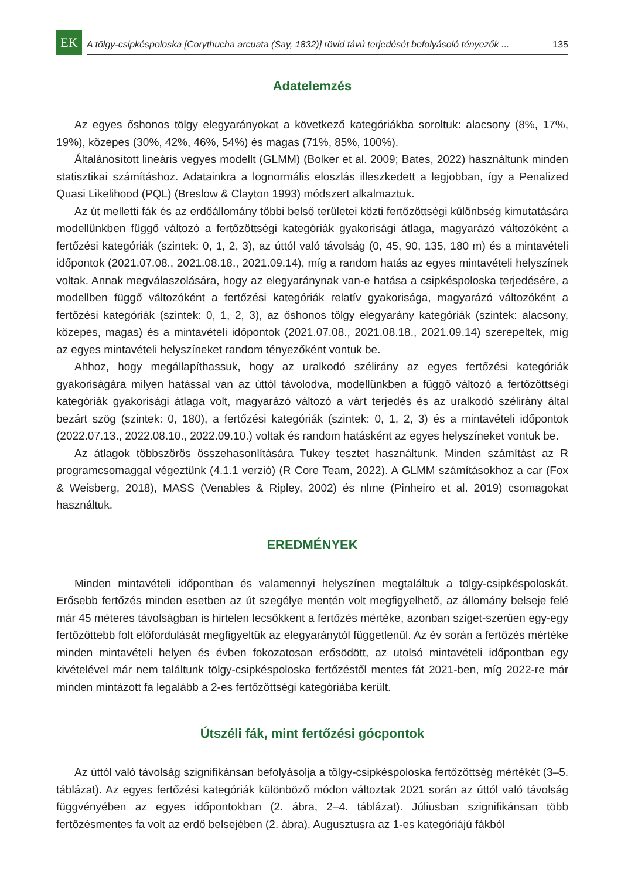EK
A tölgy-csipkéspoloska [Corythucha arcuata (Say, 1832)] rövid távú terjedését befolyásoló tényezők ... 135
Adatelemzés
Az egyes őshonos tölgy elegyarányokat a következő kategóriákba soroltuk: alacsony (8%, 17%, 19%), közepes (30%, 42%, 46%, 54%) és magas (71%, 85%, 100%).
Általánosított lineáris vegyes modellt (GLMM) (Bolker et al. 2009; Bates, 2022) használtunk minden statisztikai számításhoz. Adatainkra a lognormális eloszlás illeszkedett a legjobban, így a Penalized Quasi Likelihood (PQL) (Breslow & Clayton 1993) módszert alkalmaztuk.
Az út melletti fák és az erdőállomány többi belső területei közti fertőzöttségi különbség kimutatására modellünkben függő változó a fertőzöttségi kategóriák gyakorisági átlaga, magyarázó változóként a fertőzési kategóriák (szintek: 0, 1, 2, 3), az úttól való távolság (0, 45, 90, 135, 180 m) és a mintavételi időpontok (2021.07.08., 2021.08.18., 2021.09.14), míg a random hatás az egyes mintavételi helyszínek voltak. Annak megválaszolására, hogy az elegyaránynak van-e hatása a csipkéspoloska terjedésére, a modellben függő változóként a fertőzési kategóriák relatív gyakorisága, magyarázó változóként a fertőzési kategóriák (szintek: 0, 1, 2, 3), az őshonos tölgy elegyarány kategóriák (szintek: alacsony, közepes, magas) és a mintavételi időpontok (2021.07.08., 2021.08.18., 2021.09.14) szerepeltek, míg az egyes mintavételi helyszíneket random tényezőként vontuk be.
Ahhoz, hogy megállapíthassuk, hogy az uralkodó szélirány az egyes fertőzési kategóriák gyakoriságára milyen hatással van az úttól távolodva, modellünkben a függő változó a fertőzöttségi kategóriák gyakorisági átlaga volt, magyarázó változó a várt terjedés és az uralkodó szélirány által bezárt szög (szintek: 0, 180), a fertőzési kategóriák (szintek: 0, 1, 2, 3) és a mintavételi időpontok (2022.07.13., 2022.08.10., 2022.09.10.) voltak és random hatásként az egyes helyszíneket vontuk be.
Az átlagok többszörös összehasonlítására Tukey tesztet használtunk. Minden számítást az R programcsomaggal végeztünk (4.1.1 verzió) (R Core Team, 2022). A GLMM számításokhoz a car (Fox & Weisberg, 2018), MASS (Venables & Ripley, 2002) és nlme (Pinheiro et al. 2019) csomagokat használtuk.
EREDMÉNYEK
Minden mintavételi időpontban és valamennyi helyszínen megtaláltuk a tölgy-csipkéspoloskát. Erősebb fertőzés minden esetben az út szegélye mentén volt megfigyelhető, az állomány belseje felé már 45 méteres távolságban is hirtelen lecsökkent a fertőzés mértéke, azonban sziget-szerűen egy-egy fertőzöttebb folt előfordulását megfigyeltük az elegyaránytól függetlenül. Az év során a fertőzés mértéke minden mintavételi helyen és évben fokozatosan erősödött, az utolsó mintavételi időpontban egy kivételével már nem találtunk tölgy-csipkéspoloska fertőzéstől mentes fát 2021-ben, míg 2022-re már minden mintázott fa legalább a 2-es fertőzöttségi kategóriába került.
Útszéli fák, mint fertőzési gócpontok
Az úttól való távolság szignifikánsan befolyásolja a tölgy-csipkéspoloska fertőzöttség mértékét (3–5. táblázat). Az egyes fertőzési kategóriák különböző módon változtak 2021 során az úttól való távolság függvényében az egyes időpontokban (2. ábra, 2–4. táblázat). Júliusban szignifikánsan több fertőzésmentes fa volt az erdő belsejében (2. ábra). Augusztusra az 1-es kategóriájú fákból